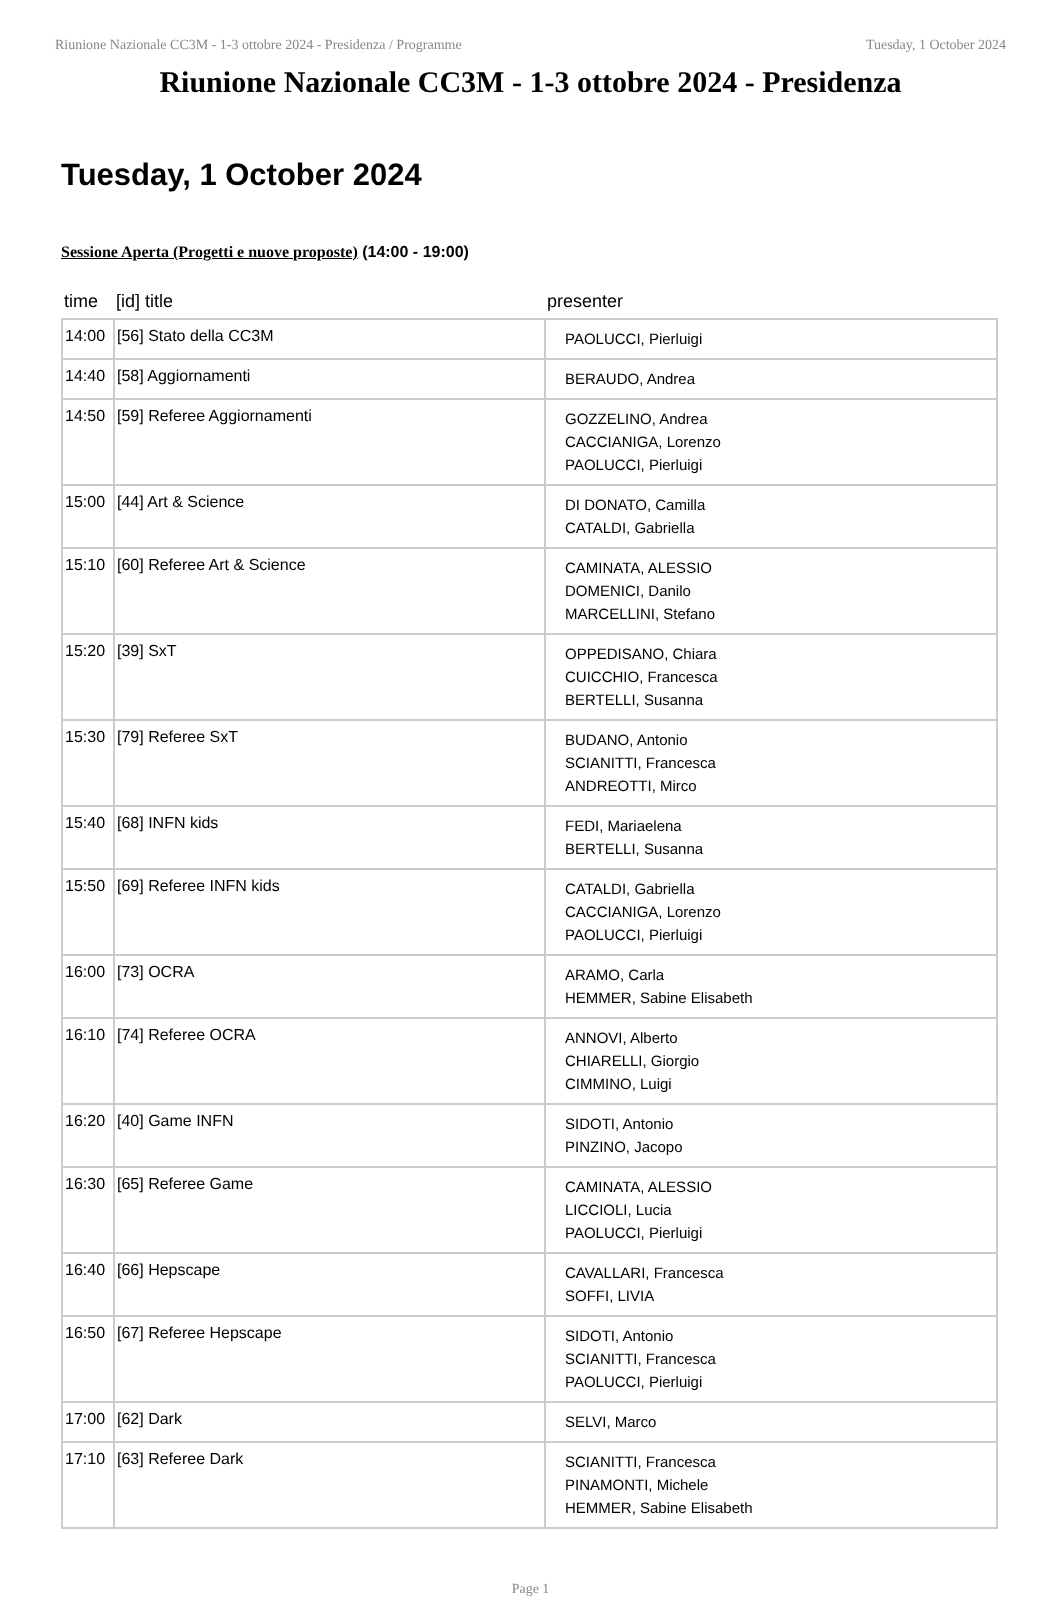Riunione Nazionale CC3M - 1-3 ottobre 2024 - Presidenza / Programme Tuesday, 1 October 2024
Riunione Nazionale CC3M - 1-3 ottobre 2024 - Presidenza
Tuesday, 1 October 2024
Sessione Aperta (Progetti e nuove proposte) (14:00 - 19:00)
| time | [id] title | presenter |
| --- | --- | --- |
| 14:00 | [56] Stato della CC3M | PAOLUCCI, Pierluigi |
| 14:40 | [58] Aggiornamenti | BERAUDO, Andrea |
| 14:50 | [59] Referee Aggiornamenti | GOZZELINO, Andrea CACCIANIGA, Lorenzo PAOLUCCI, Pierluigi |
| 15:00 | [44] Art & Science | DI DONATO, Camilla CATALDI, Gabriella |
| 15:10 | [60] Referee Art & Science | CAMINATA, ALESSIO DOMENICI, Danilo MARCELLINI, Stefano |
| 15:20 | [39] SxT | OPPEDISANO, Chiara CUICCHIO, Francesca BERTELLI, Susanna |
| 15:30 | [79] Referee SxT | BUDANO, Antonio SCIANITTI, Francesca ANDREOTTI, Mirco |
| 15:40 | [68] INFN kids | FEDI, Mariaelena BERTELLI, Susanna |
| 15:50 | [69] Referee INFN kids | CATALDI, Gabriella CACCIANIGA, Lorenzo PAOLUCCI, Pierluigi |
| 16:00 | [73] OCRA | ARAMO, Carla HEMMER, Sabine Elisabeth |
| 16:10 | [74] Referee OCRA | ANNOVI, Alberto CHIARELLI, Giorgio CIMMINO, Luigi |
| 16:20 | [40] Game INFN | SIDOTI, Antonio PINZINO, Jacopo |
| 16:30 | [65] Referee Game | CAMINATA, ALESSIO LICCIOLI, Lucia PAOLUCCI, Pierluigi |
| 16:40 | [66] Hepscape | CAVALLARI, Francesca SOFFI, LIVIA |
| 16:50 | [67] Referee Hepscape | SIDOTI, Antonio SCIANITTI, Francesca PAOLUCCI, Pierluigi |
| 17:00 | [62] Dark | SELVI, Marco |
| 17:10 | [63] Referee Dark | SCIANITTI, Francesca PINAMONTI, Michele HEMMER, Sabine Elisabeth |
Page 1